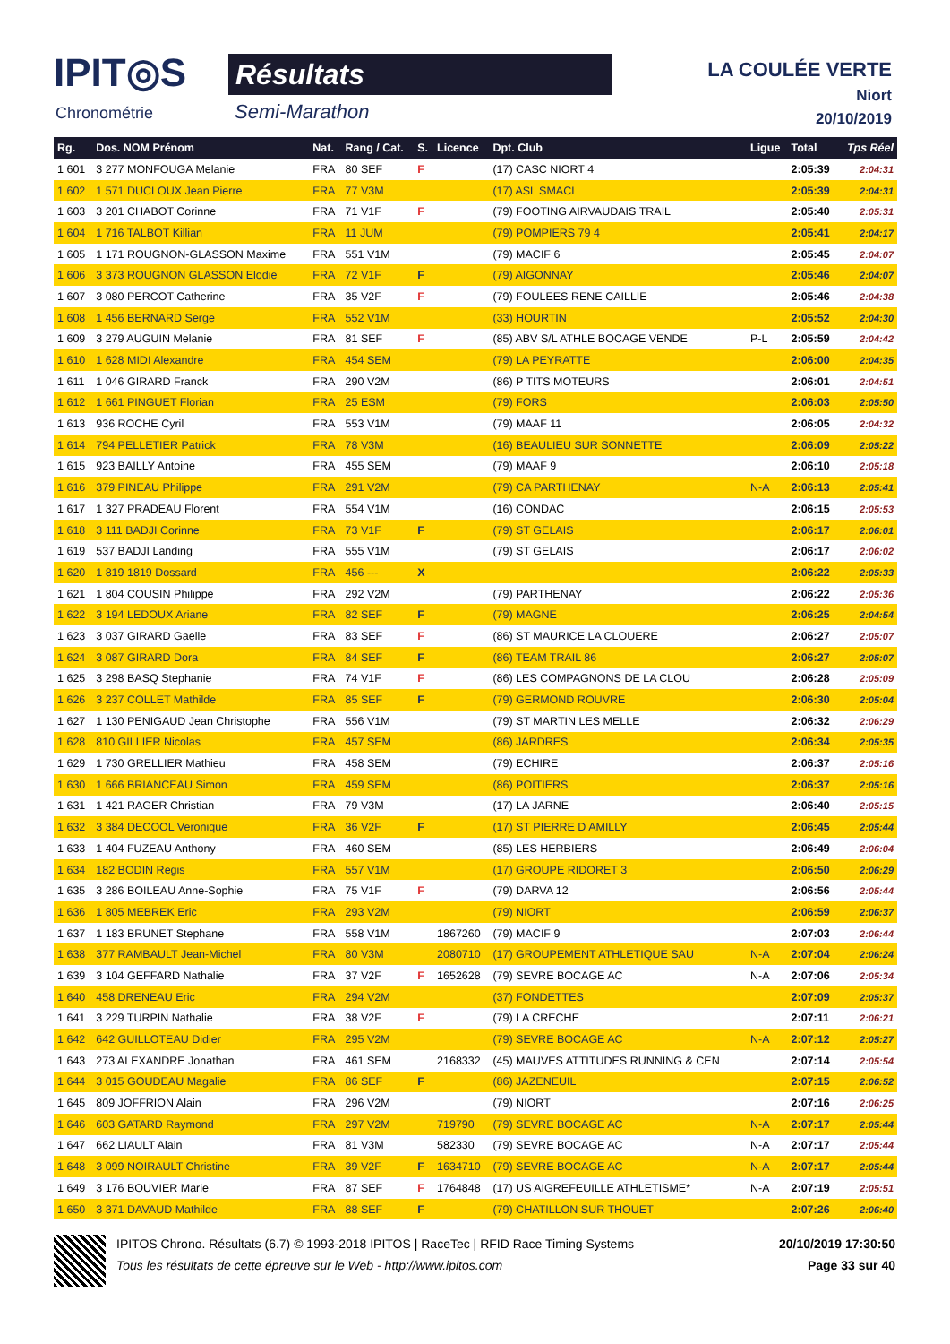IPIT◎S
Chronométrie
Résultats
Semi-Marathon
LA COULÉE VERTE
Niort
20/10/2019
| Rg. | Dos. NOM Prénom | Nat. | Rang / Cat. | S. | Licence | Dpt. Club | Ligue | Total | Tps Réel |
| --- | --- | --- | --- | --- | --- | --- | --- | --- | --- |
| 1 601 | 3 277 MONFOUGA Melanie | FRA | 80 SEF | F | | (17) CASC NIORT 4 | | 2:05:39 | 2:04:31 |
| 1 602 | 1 571 DUCLOUX Jean Pierre | FRA | 77 V3M | | | (17) ASL SMACL | | 2:05:39 | 2:04:31 |
| 1 603 | 3 201 CHABOT Corinne | FRA | 71 V1F | F | | (79) FOOTING AIRVAUDAIS TRAIL | | 2:05:40 | 2:05:31 |
| 1 604 | 1 716 TALBOT Killian | FRA | 11 JUM | | | (79) POMPIERS 79 4 | | 2:05:41 | 2:04:17 |
| 1 605 | 1 171 ROUGNON-GLASSON Maxime | FRA | 551 V1M | | | (79) MACIF 6 | | 2:05:45 | 2:04:07 |
| 1 606 | 3 373 ROUGNON GLASSON Elodie | FRA | 72 V1F | F | | (79) AIGONNAY | | 2:05:46 | 2:04:07 |
| 1 607 | 3 080 PERCOT Catherine | FRA | 35 V2F | F | | (79) FOULEES RENE CAILLIE | | 2:05:46 | 2:04:38 |
| 1 608 | 1 456 BERNARD Serge | FRA | 552 V1M | | | (33) HOURTIN | | 2:05:52 | 2:04:30 |
| 1 609 | 3 279 AUGUIN Melanie | FRA | 81 SEF | F | | (85) ABV S/L ATHLE BOCAGE VENDE | P-L | 2:05:59 | 2:04:42 |
| 1 610 | 1 628 MIDI Alexandre | FRA | 454 SEM | | | (79) LA PEYRATTE | | 2:06:00 | 2:04:35 |
| 1 611 | 1 046 GIRARD Franck | FRA | 290 V2M | | | (86) P TITS MOTEURS | | 2:06:01 | 2:04:51 |
| 1 612 | 1 661 PINGUET Florian | FRA | 25 ESM | | | (79) FORS | | 2:06:03 | 2:05:50 |
| 1 613 | 936 ROCHE Cyril | FRA | 553 V1M | | | (79) MAAF 11 | | 2:06:05 | 2:04:32 |
| 1 614 | 794 PELLETIER Patrick | FRA | 78 V3M | | | (16) BEAULIEU SUR SONNETTE | | 2:06:09 | 2:05:22 |
| 1 615 | 923 BAILLY Antoine | FRA | 455 SEM | | | (79) MAAF 9 | | 2:06:10 | 2:05:18 |
| 1 616 | 379 PINEAU Philippe | FRA | 291 V2M | | | (79) CA PARTHENAY | N-A | 2:06:13 | 2:05:41 |
| 1 617 | 1 327 PRADEAU Florent | FRA | 554 V1M | | | (16) CONDAC | | 2:06:15 | 2:05:53 |
| 1 618 | 3 111 BADJI Corinne | FRA | 73 V1F | F | | (79) ST GELAIS | | 2:06:17 | 2:06:01 |
| 1 619 | 537 BADJI Landing | FRA | 555 V1M | | | (79) ST GELAIS | | 2:06:17 | 2:06:02 |
| 1 620 | 1 819 1819 Dossard | FRA | 456 --- | X | | | | 2:06:22 | 2:05:33 |
| 1 621 | 1 804 COUSIN Philippe | FRA | 292 V2M | | | (79) PARTHENAY | | 2:06:22 | 2:05:36 |
| 1 622 | 3 194 LEDOUX Ariane | FRA | 82 SEF | F | | (79) MAGNE | | 2:06:25 | 2:04:54 |
| 1 623 | 3 037 GIRARD Gaelle | FRA | 83 SEF | F | | (86) ST MAURICE LA CLOUERE | | 2:06:27 | 2:05:07 |
| 1 624 | 3 087 GIRARD Dora | FRA | 84 SEF | F | | (86) TEAM TRAIL 86 | | 2:06:27 | 2:05:07 |
| 1 625 | 3 298 BASQ Stephanie | FRA | 74 V1F | F | | (86) LES COMPAGNONS DE LA CLOU | | 2:06:28 | 2:05:09 |
| 1 626 | 3 237 COLLET Mathilde | FRA | 85 SEF | F | | (79) GERMOND ROUVRE | | 2:06:30 | 2:05:04 |
| 1 627 | 1 130 PENIGAUD Jean Christophe | FRA | 556 V1M | | | (79) ST MARTIN LES MELLE | | 2:06:32 | 2:06:29 |
| 1 628 | 810 GILLIER Nicolas | FRA | 457 SEM | | | (86) JARDRES | | 2:06:34 | 2:05:35 |
| 1 629 | 1 730 GRELLIER Mathieu | FRA | 458 SEM | | | (79) ECHIRE | | 2:06:37 | 2:05:16 |
| 1 630 | 1 666 BRIANCEAU Simon | FRA | 459 SEM | | | (86) POITIERS | | 2:06:37 | 2:05:16 |
| 1 631 | 1 421 RAGER Christian | FRA | 79 V3M | | | (17) LA JARNE | | 2:06:40 | 2:05:15 |
| 1 632 | 3 384 DECOOL Veronique | FRA | 36 V2F | F | | (17) ST PIERRE D AMILLY | | 2:06:45 | 2:05:44 |
| 1 633 | 1 404 FUZEAU Anthony | FRA | 460 SEM | | | (85) LES HERBIERS | | 2:06:49 | 2:06:04 |
| 1 634 | 182 BODIN Regis | FRA | 557 V1M | | | (17) GROUPE RIDORET 3 | | 2:06:50 | 2:06:29 |
| 1 635 | 3 286 BOILEAU Anne-Sophie | FRA | 75 V1F | F | | (79) DARVA 12 | | 2:06:56 | 2:05:44 |
| 1 636 | 1 805 MEBREK Eric | FRA | 293 V2M | | | (79) NIORT | | 2:06:59 | 2:06:37 |
| 1 637 | 1 183 BRUNET Stephane | FRA | 558 V1M | | 1867260 | (79) MACIF 9 | | 2:07:03 | 2:06:44 |
| 1 638 | 377 RAMBAULT Jean-Michel | FRA | 80 V3M | | 2080710 | (17) GROUPEMENT ATHLETIQUE SAU | N-A | 2:07:04 | 2:06:24 |
| 1 639 | 3 104 GEFFARD Nathalie | FRA | 37 V2F | F | 1652628 | (79) SEVRE BOCAGE AC | N-A | 2:07:06 | 2:05:34 |
| 1 640 | 458 DRENEAU Eric | FRA | 294 V2M | | | (37) FONDETTES | | 2:07:09 | 2:05:37 |
| 1 641 | 3 229 TURPIN Nathalie | FRA | 38 V2F | F | | (79) LA CRECHE | | 2:07:11 | 2:06:21 |
| 1 642 | 642 GUILLOTEAU Didier | FRA | 295 V2M | | | (79) SEVRE BOCAGE AC | N-A | 2:07:12 | 2:05:27 |
| 1 643 | 273 ALEXANDRE Jonathan | FRA | 461 SEM | | 2168332 | (45) MAUVES ATTITUDES RUNNING & CEN | | 2:07:14 | 2:05:54 |
| 1 644 | 3 015 GOUDEAU Magalie | FRA | 86 SEF | F | | (86) JAZENEUIL | | 2:07:15 | 2:06:52 |
| 1 645 | 809 JOFFRION Alain | FRA | 296 V2M | | | (79) NIORT | | 2:07:16 | 2:06:25 |
| 1 646 | 603 GATARD Raymond | FRA | 297 V2M | | 719790 | (79) SEVRE BOCAGE AC | N-A | 2:07:17 | 2:05:44 |
| 1 647 | 662 LIAULT Alain | FRA | 81 V3M | | 582330 | (79) SEVRE BOCAGE AC | N-A | 2:07:17 | 2:05:44 |
| 1 648 | 3 099 NOIRAULT Christine | FRA | 39 V2F | F | 1634710 | (79) SEVRE BOCAGE AC | N-A | 2:07:17 | 2:05:44 |
| 1 649 | 3 176 BOUVIER Marie | FRA | 87 SEF | F | 1764848 | (17) US AIGREFEUILLE ATHLETISME* | N-A | 2:07:19 | 2:05:51 |
| 1 650 | 3 371 DAVAUD Mathilde | FRA | 88 SEF | F | | (79) CHATILLON SUR THOUET | | 2:07:26 | 2:06:40 |
IPITOS Chrono. Résultats (6.7) © 1993-2018 IPITOS | RaceTec | RFID Race Timing Systems 20/10/2019 17:30:50
Tous les résultats de cette épreuve sur le Web - http://www.ipitos.com Page 33 sur 40